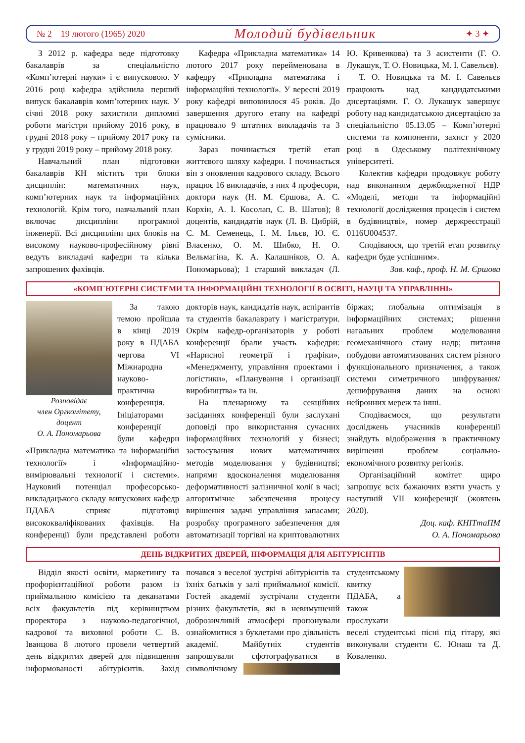№ 2 19 лютого (1965) 2020 Молодий будівельник ✦ 3 ✦
З 2012 р. кафедра веде підготовку бакалаврів за спеціальністю «Комп’ютерні науки» і є випусковою. У 2016 році кафедра здійснила перший випуск бакалаврів комп’ютерних наук. У січні 2018 року захистили дипломні роботи магістри прийому 2016 року, в грудні 2018 року – прийому 2017 року та у грудні 2019 року – прийому 2018 року.
Навчальний план підготовки бакалаврів КН містить три блоки дисциплін: математичних наук, комп’ютерних наук та інформаційних технологій. Крім того, навчальний план включає дисципліни програмної інженерії. Всі дисципліни цих блоків на високому науково-професійному рівні ведуть викладачі кафедри та кілька запрошених фахівців.
Кафедра «Прикладна математика» 14 лютого 2017 року перейменована в кафедру «Прикладна математика і інформаційні технології». У вересні 2019 року кафедрі виповнилося 45 років. До завершення другого етапу на кафедрі працювало 9 штатних викладачів та 3 сумісники.
Зараз починається третій етап життєвого шляху кафедри. І починається він з оновлення кадрового складу. Всього працює 16 викладачів, з них 4 професори, доктори наук (Н. М. Єршова, А. С. Корхін, А. І. Косолап, С. В. Шатов); 8 доцентів, кандидатів наук (Л. В. Цибрій, С. М. Семенець, І. М. Ільєв, Ю. Є. Власенко, О. М. Шибко, Н. О. Вельмагіна, К. А. Калашніков, О. А. Пономарьова); 1 старший викладач (Л. Ю. Кривенкова) та 3 асистенти (Г. О. Лукашук, Т. О. Новицька, М. І. Савельєв).
Т. О. Новицька та М. І. Савельєв працюють над кандидатськими дисертаціями. Г. О. Лукашук завершує роботу над кандидатською дисертацією за спеціальністю 05.13.05 – Комп’ютерні системи та компоненти, захист у 2020 році в Одеському політехнічному університеті.
Колектив кафедри продовжує роботу над виконанням держбюджетної НДР «Моделі, методи та інформаційні технології дослідження процесів і систем в будівництві», номер держреєстрації 0116U004537.
Сподіваюся, що третій етап розвитку кафедри буде успішним».
Зав. каф., проф. Н. М. Єршова
«КОМП`ЮТЕРНІ СИСТЕМИ ТА ІНФОРМАЦІЙНІ ТЕХНОЛОГІЇ В ОСВІТІ, НАУЦІ ТА УПРАВЛІННІ»
Розповідає
член Оргкомітету,
доцент
О. А. Пономарьова
За такою темою пройшла в кінці 2019 року в ПДАБА чергова VI Міжнародна науково-практична конференція. Ініціаторами конференції були кафедри «Прикладна математика та інформаційні технології» і «Інформаційно-вимірювальні технології і системи». Науковий потенціал професорсько-викладацького складу випускових кафедр ПДАБА сприяє підготовці висококваліфікованих фахівців. На конференції були представлені роботи докторів наук, кандидатів наук, аспірантів та студентів бакалаврату і магістратури. Окрім кафедр-організаторів у роботі конференції брали участь кафедри: «Нарисної геометрії і графіки», «Менеджменту, управління проектами і логістики», «Планування і організації виробництва» та ін.
На пленарному та секційних засіданнях конференції були заслухані доповіді про використання сучасних інформаційних технологій у бізнесі; застосування нових математичних методів моделювання у будівництві; напрями вдосконалення моделювання деформативності залізничної колії в часі; алгоритмічне забезпечення процесу вирішення задачі управління запасами; розробку програмного забезпечення для автоматизації торгівлі на криптовалютних біржах; глобальна оптимізація в інформаційних системах; рішення нагальних проблем моделювання геомеханічного стану надр; питання побудови автоматизованих систем різного функціонального призначення, а також системи симетричного шифрування/дешифрування даних на основі нейронних мереж та інші.
Сподіваємося, що результати досліджень учасників конференції знайдуть відображення в практичному вирішенні проблем соціально-економічного розвитку регіонів.
Організаційний комітет щиро запрошує всіх бажаючих взяти участь у наступній VII конференції (жовтень 2020).
Доц. каф. КНІТтаПМ
О. А. Пономарьова
ДЕНЬ ВІДКРИТИХ ДВЕРЕЙ, ІНФОРМАЦІЯ ДЛЯ АБІТУРІЄНТІВ
Відділ якості освіти, маркетингу та профорієнтаційної роботи разом із приймальною комісією та деканатами всіх факультетів під керівництвом проректора з науково-педагогічної, кадрової та виховної роботи С. В. Іванцова 8 лютого провели четвертий день відкритих дверей для підвищення інформованості абітурієнтів. Захід почався з веселої зустрічі абітурієнтів та їхніх батьків у залі приймальної комісії. Гостей академії зустрічали студенти різних факультетів, які в невимушеній доброзичливій атмосфері пропонували ознайомитися з буклетами про діяльність академії. Майбутніх студентів запрошували сфотогра фуватися в символічному студентському квитку ПДАБА, а також прослухати веселі студентські пісні під гітару, які виконували студенти Є. Юнаш та Д. Коваленко.